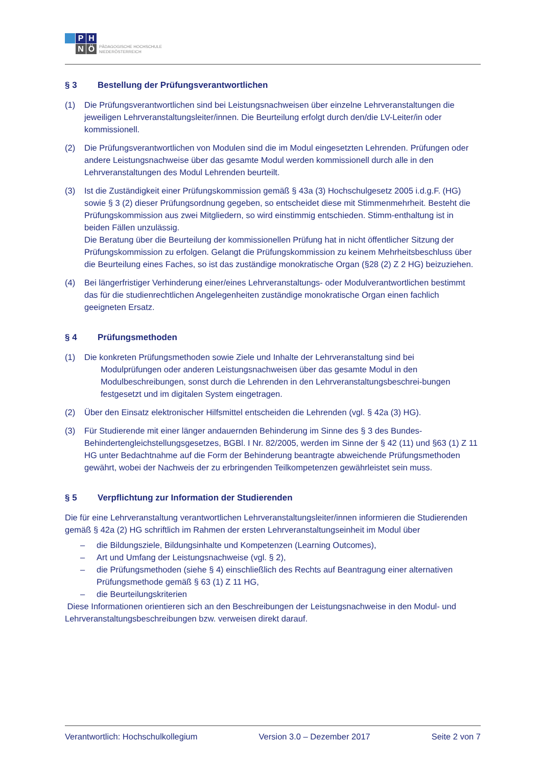P
H
N
Ö
PÄDAGOGISCHE HOCHSCHULE
NIEDERÖSTERREICH
§ 3 Bestellung der Prüfungsverantwortlichen
(1) Die Prüfungsverantwortlichen sind bei Leistungsnachweisen über einzelne Lehrveranstaltungen die jeweiligen Lehrveranstaltungsleiter/innen. Die Beurteilung erfolgt durch den/die LV-Leiter/in oder kommissionell.
(2) Die Prüfungsverantwortlichen von Modulen sind die im Modul eingesetzten Lehrenden. Prüfungen oder andere Leistungsnachweise über das gesamte Modul werden kommissionell durch alle in den Lehrveranstaltungen des Modul Lehrenden beurteilt.
(3) Ist die Zuständigkeit einer Prüfungskommission gemäß § 43a (3) Hochschulgesetz 2005 i.d.g.F. (HG) sowie § 3 (2) dieser Prüfungsordnung gegeben, so entscheidet diese mit Stimmenmehrheit. Besteht die Prüfungskommission aus zwei Mitgliedern, so wird einstimmig entschieden. Stimm-enthaltung ist in beiden Fällen unzulässig.
Die Beratung über die Beurteilung der kommissionellen Prüfung hat in nicht öffentlicher Sitzung der Prüfungskommission zu erfolgen. Gelangt die Prüfungskommission zu keinem Mehrheitsbeschluss über die Beurteilung eines Faches, so ist das zuständige monokratische Organ (§28 (2) Z 2 HG) beizuziehen.
(4) Bei längerfristiger Verhinderung einer/eines Lehrveranstaltungs- oder Modulverantwortlichen bestimmt das für die studienrechtlichen Angelegenheiten zuständige monokratische Organ einen fachlich geeigneten Ersatz.
§ 4 Prüfungsmethoden
(1) Die konkreten Prüfungsmethoden sowie Ziele und Inhalte der Lehrveranstaltung sind bei
Modulprüfungen oder anderen Leistungsnachweisen über das gesamte Modul in den Modulbeschreibungen, sonst durch die Lehrenden in den Lehrveranstaltungsbeschrei-bungen festgesetzt und im digitalen System eingetragen.
(2) Über den Einsatz elektronischer Hilfsmittel entscheiden die Lehrenden (vgl. § 42a (3) HG).
(3) Für Studierende mit einer länger andauernden Behinderung im Sinne des § 3 des Bundes-Behindertengleichstellungsgesetzes, BGBl. I Nr. 82/2005, werden im Sinne der § 42 (11) und §63 (1) Z 11 HG unter Bedachtnahme auf die Form der Behinderung beantragte abweichende Prüfungsmethoden gewährt, wobei der Nachweis der zu erbringenden Teilkompetenzen gewährleistet sein muss.
§ 5 Verpflichtung zur Information der Studierenden
Die für eine Lehrveranstaltung verantwortlichen Lehrveranstaltungsleiter/innen informieren die Studierenden gemäß § 42a (2) HG schriftlich im Rahmen der ersten Lehrveranstaltungseinheit im Modul über
– die Bildungsziele, Bildungsinhalte und Kompetenzen (Learning Outcomes),
– Art und Umfang der Leistungsnachweise (vgl. § 2),
– die Prüfungsmethoden (siehe § 4) einschließlich des Rechts auf Beantragung einer alternativen Prüfungsmethode gemäß § 63 (1) Z 11 HG,
– die Beurteilungskriterien
Diese Informationen orientieren sich an den Beschreibungen der Leistungsnachweise in den Modul- und Lehrveranstaltungsbeschreibungen bzw. verweisen direkt darauf.
Verantwortlich: Hochschulkollegium Version 3.0 – Dezember 2017 Seite 2 von 7